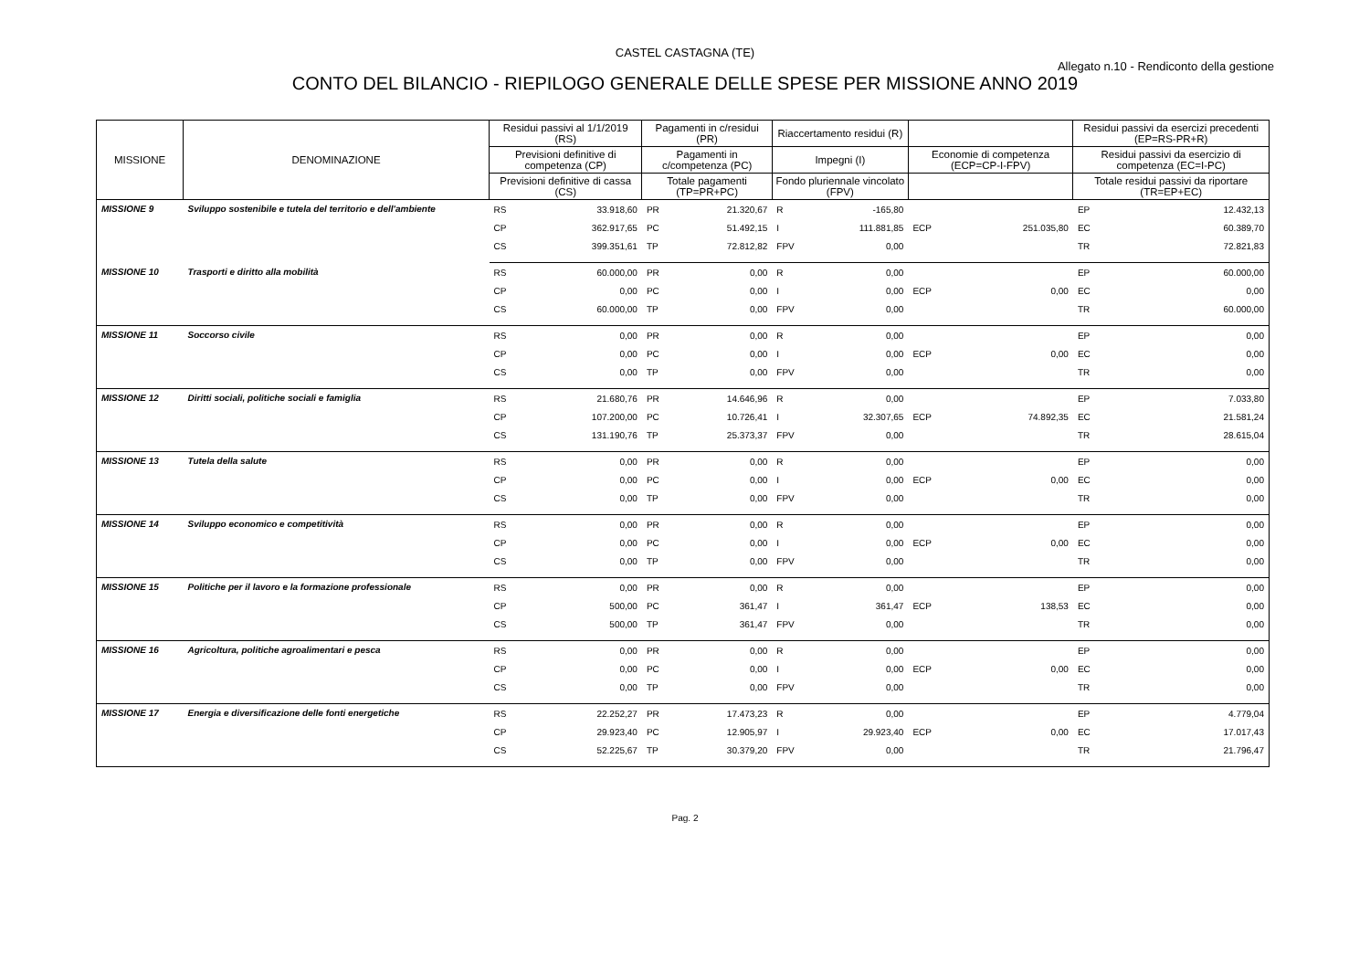CASTEL CASTAGNA (TE)
Allegato n.10 - Rendiconto della gestione
CONTO DEL BILANCIO - RIEPILOGO GENERALE DELLE SPESE PER MISSIONE ANNO 2019
| MISSIONE | DENOMINAZIONE | Residui passivi al 1/1/2019 (RS) | | Pagamenti in c/residui (PR) | | Riaccertamento residui (R) | | | | Residui passivi da esercizi precedenti (EP=RS-PR+R) | |
| --- | --- | --- | --- | --- | --- | --- | --- | --- | --- | --- | --- |
| | | Previsioni definitive di competenza (CP) | | Pagamenti in c/competenza (PC) | | Impegni (I) | | Economie di competenza (ECP=CP-I-FPV) | | Residui passivi da esercizio di competenza (EC=I-PC) | |
| | | Previsioni definitive di cassa (CS) | | Totale pagamenti (TP=PR+PC) | | Fondo pluriennale vincolato (FPV) | | | | Totale residui passivi da riportare (TR=EP+EC) | |
| MISSIONE 9 | Sviluppo sostenibile e tutela del territorio e dell'ambiente | RS | 33.918,60 | PR | 21.320,67 | R | -165,80 | | | EP | 12.432,13 |
| | | CP | 362.917,65 | PC | 51.492,15 | I | 111.881,85 | ECP | 251.035,80 | EC | 60.389,70 |
| | | CS | 399.351,61 | TP | 72.812,82 | FPV | 0,00 | | | TR | 72.821,83 |
| MISSIONE 10 | Trasporti e diritto alla mobilità | RS | 60.000,00 | PR | 0,00 | R | 0,00 | | | EP | 60.000,00 |
| | | CP | 0,00 | PC | 0,00 | I | 0,00 | ECP | 0,00 | EC | 0,00 |
| | | CS | 60.000,00 | TP | 0,00 | FPV | 0,00 | | | TR | 60.000,00 |
| MISSIONE 11 | Soccorso civile | RS | 0,00 | PR | 0,00 | R | 0,00 | | | EP | 0,00 |
| | | CP | 0,00 | PC | 0,00 | I | 0,00 | ECP | 0,00 | EC | 0,00 |
| | | CS | 0,00 | TP | 0,00 | FPV | 0,00 | | | TR | 0,00 |
| MISSIONE 12 | Diritti sociali, politiche sociali e famiglia | RS | 21.680,76 | PR | 14.646,96 | R | 0,00 | | | EP | 7.033,80 |
| | | CP | 107.200,00 | PC | 10.726,41 | I | 32.307,65 | ECP | 74.892,35 | EC | 21.581,24 |
| | | CS | 131.190,76 | TP | 25.373,37 | FPV | 0,00 | | | TR | 28.615,04 |
| MISSIONE 13 | Tutela della salute | RS | 0,00 | PR | 0,00 | R | 0,00 | | | EP | 0,00 |
| | | CP | 0,00 | PC | 0,00 | I | 0,00 | ECP | 0,00 | EC | 0,00 |
| | | CS | 0,00 | TP | 0,00 | FPV | 0,00 | | | TR | 0,00 |
| MISSIONE 14 | Sviluppo economico e competitività | RS | 0,00 | PR | 0,00 | R | 0,00 | | | EP | 0,00 |
| | | CP | 0,00 | PC | 0,00 | I | 0,00 | ECP | 0,00 | EC | 0,00 |
| | | CS | 0,00 | TP | 0,00 | FPV | 0,00 | | | TR | 0,00 |
| MISSIONE 15 | Politiche per il lavoro e la formazione professionale | RS | 0,00 | PR | 0,00 | R | 0,00 | | | EP | 0,00 |
| | | CP | 500,00 | PC | 361,47 | I | 361,47 | ECP | 138,53 | EC | 0,00 |
| | | CS | 500,00 | TP | 361,47 | FPV | 0,00 | | | TR | 0,00 |
| MISSIONE 16 | Agricoltura, politiche agroalimentari e pesca | RS | 0,00 | PR | 0,00 | R | 0,00 | | | EP | 0,00 |
| | | CP | 0,00 | PC | 0,00 | I | 0,00 | ECP | 0,00 | EC | 0,00 |
| | | CS | 0,00 | TP | 0,00 | FPV | 0,00 | | | TR | 0,00 |
| MISSIONE 17 | Energia e diversificazione delle fonti energetiche | RS | 22.252,27 | PR | 17.473,23 | R | 0,00 | | | EP | 4.779,04 |
| | | CP | 29.923,40 | PC | 12.905,97 | I | 29.923,40 | ECP | 0,00 | EC | 17.017,43 |
| | | CS | 52.225,67 | TP | 30.379,20 | FPV | 0,00 | | | TR | 21.796,47 |
Pag. 2